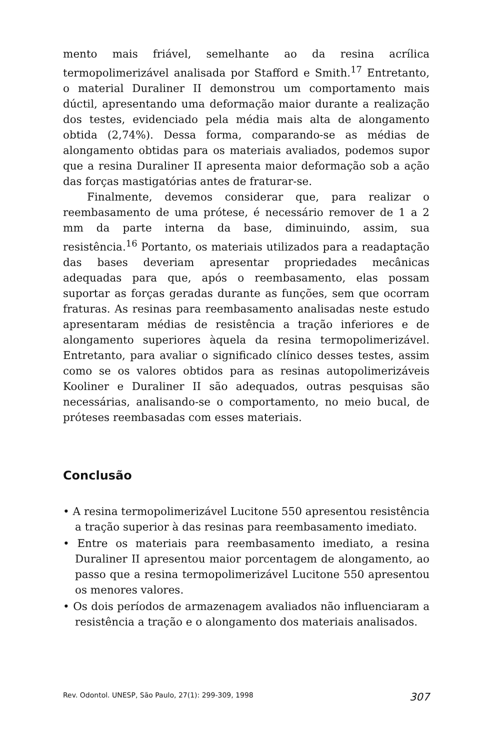mento mais friável, semelhante ao da resina acrílica termopolimerizável analisada por Stafford e Smith.<sup>17</sup> Entretanto, o material Duraliner II demonstrou um comportamento mais dúctil, apresentando uma deformação maior durante a realização dos testes, evidenciado pela média mais alta de alongamento obtida (2,74%). Dessa forma, comparando-se as médias de alongamento obtidas para os materiais avaliados, podemos supor que a resina Duraliner II apresenta maior deformação sob a ação das forças mastigatórias antes de fraturar-se.
Finalmente, devemos considerar que, para realizar o reembasamento de uma prótese, é necessário remover de 1 a 2 mm da parte interna da base, diminuindo, assim, sua resistência.<sup>16</sup> Portanto, os materiais utilizados para a readaptação das bases deveriam apresentar propriedades mecânicas adequadas para que, após o reembasamento, elas possam suportar as forças geradas durante as funções, sem que ocorram fraturas. As resinas para reembasamento analisadas neste estudo apresentaram médias de resistência a tração inferiores e de alongamento superiores àquela da resina termopolimerizável. Entretanto, para avaliar o significado clínico desses testes, assim como se os valores obtidos para as resinas autopolimerizáveis Kooliner e Duraliner II são adequados, outras pesquisas são necessárias, analisando-se o comportamento, no meio bucal, de próteses reembasadas com esses materiais.
Conclusão
• A resina termopolimerizável Lucitone 550 apresentou resistência a tração superior à das resinas para reembasamento imediato.
• Entre os materiais para reembasamento imediato, a resina Duraliner II apresentou maior porcentagem de alongamento, ao passo que a resina termopolimerizável Lucitone 550 apresentou os menores valores.
• Os dois períodos de armazenagem avaliados não influenciaram a resistência a tração e o alongamento dos materiais analisados.
Rev. Odontol. UNESP, São Paulo, 27(1): 299-309, 1998 307